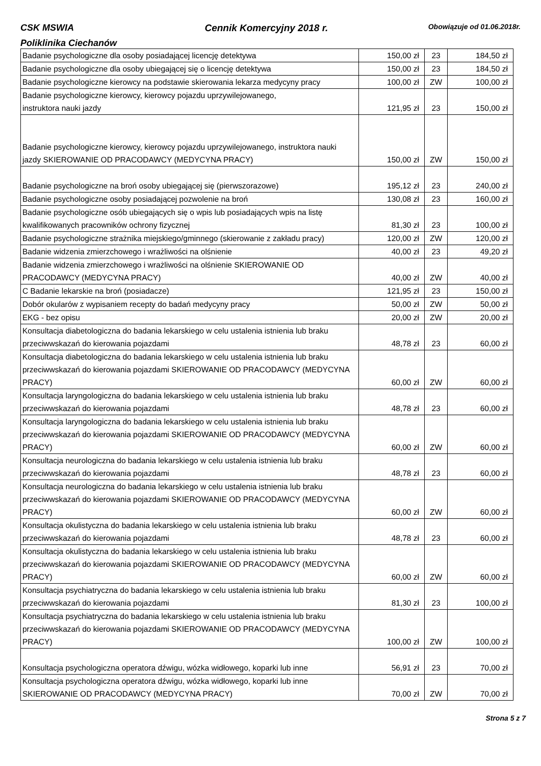CSK MSWIA Cennik Komercyjny 2018 r. Obowiązuje od 01.06.2018r.
Poliklinika Ciechanów
| Badanie psychologiczne dla osoby posiadającej licencję detektywa | 150,00 zł | 23 | 184,50 zł |
| Badanie psychologiczne dla osoby ubiegającej się o licencję detektywa | 150,00 zł | 23 | 184,50 zł |
| Badanie psychologiczne kierowcy na podstawie skierowania lekarza medycyny pracy | 100,00 zł | ZW | 100,00 zł |
| Badanie psychologiczne kierowcy, kierowcy pojazdu uprzywilejowanego, instruktora nauki jazdy | 121,95 zł | 23 | 150,00 zł |
| Badanie psychologiczne kierowcy, kierowcy pojazdu uprzywilejowanego, instruktora nauki jazdy SKIEROWANIE OD PRACODAWCY (MEDYCYNA PRACY) | 150,00 zł | ZW | 150,00 zł |
| Badanie psychologiczne na broń osoby ubiegającej się (pierwszorazowe) | 195,12 zł | 23 | 240,00 zł |
| Badanie psychologiczne osoby posiadającej pozwolenie na broń | 130,08 zł | 23 | 160,00 zł |
| Badanie psychologiczne osób ubiegających się o wpis lub posiadających wpis na listę kwalifikowanych pracowników ochrony fizycznej | 81,30 zł | 23 | 100,00 zł |
| Badanie psychologiczne strażnika miejskiego/gminnego (skierowanie z zakładu pracy) | 120,00 zł | ZW | 120,00 zł |
| Badanie widzenia zmierzchowego i wrażliwości na olśnienie | 40,00 zł | 23 | 49,20 zł |
| Badanie widzenia zmierzchowego i wrażliwości na olśnienie SKIEROWANIE OD PRACODAWCY (MEDYCYNA PRACY) | 40,00 zł | ZW | 40,00 zł |
| C Badanie lekarskie na broń (posiadacze) | 121,95 zł | 23 | 150,00 zł |
| Dobór okularów z wypisaniem recepty do badań medycyny pracy | 50,00 zł | ZW | 50,00 zł |
| EKG - bez opisu | 20,00 zł | ZW | 20,00 zł |
| Konsultacja diabetologiczna do badania lekarskiego w celu ustalenia istnienia lub braku przeciwwskazań do kierowania pojazdami | 48,78 zł | 23 | 60,00 zł |
| Konsultacja diabetologiczna do badania lekarskiego w celu ustalenia istnienia lub braku przeciwwskazań do kierowania pojazdami SKIEROWANIE OD PRACODAWCY (MEDYCYNA PRACY) | 60,00 zł | ZW | 60,00 zł |
| Konsultacja laryngologiczna do badania lekarskiego w celu ustalenia istnienia lub braku przeciwwskazań do kierowania pojazdami | 48,78 zł | 23 | 60,00 zł |
| Konsultacja laryngologiczna do badania lekarskiego w celu ustalenia istnienia lub braku przeciwwskazań do kierowania pojazdami SKIEROWANIE OD PRACODAWCY (MEDYCYNA PRACY) | 60,00 zł | ZW | 60,00 zł |
| Konsultacja neurologiczna do badania lekarskiego w celu ustalenia istnienia lub braku przeciwwskazań do kierowania pojazdami | 48,78 zł | 23 | 60,00 zł |
| Konsultacja neurologiczna do badania lekarskiego w celu ustalenia istnienia lub braku przeciwwskazań do kierowania pojazdami SKIEROWANIE OD PRACODAWCY (MEDYCYNA PRACY) | 60,00 zł | ZW | 60,00 zł |
| Konsultacja okulistyczna do badania lekarskiego w celu ustalenia istnienia lub braku przeciwwskazań do kierowania pojazdami | 48,78 zł | 23 | 60,00 zł |
| Konsultacja okulistyczna do badania lekarskiego w celu ustalenia istnienia lub braku przeciwwskazań do kierowania pojazdami SKIEROWANIE OD PRACODAWCY (MEDYCYNA PRACY) | 60,00 zł | ZW | 60,00 zł |
| Konsultacja psychiatryczna do badania lekarskiego w celu ustalenia istnienia lub braku przeciwwskazań do kierowania pojazdami | 81,30 zł | 23 | 100,00 zł |
| Konsultacja psychiatryczna do badania lekarskiego w celu ustalenia istnienia lub braku przeciwwskazań do kierowania pojazdami SKIEROWANIE OD PRACODAWCY (MEDYCYNA PRACY) | 100,00 zł | ZW | 100,00 zł |
| Konsultacja psychologiczna operatora dźwigu, wózka widłowego, koparki lub inne | 56,91 zł | 23 | 70,00 zł |
| Konsultacja psychologiczna operatora dźwigu, wózka widłowego, koparki lub inne SKIEROWANIE OD PRACODAWCY (MEDYCYNA PRACY) | 70,00 zł | ZW | 70,00 zł |
Strona 5 z 7